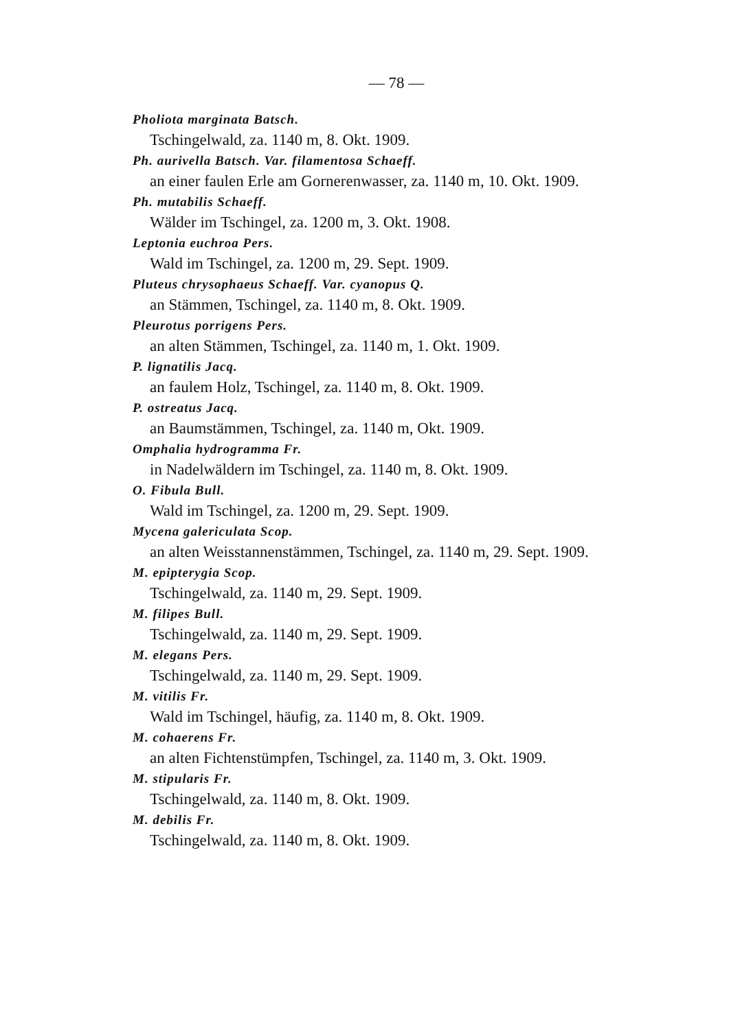— 78 —
Pholiota marginata Batsch.
Tschingelwald, za. 1140 m, 8. Okt. 1909.
Ph. aurivella Batsch. Var. filamentosa Schaeff.
an einer faulen Erle am Gornerenwasser, za. 1140 m, 10. Okt. 1909.
Ph. mutabilis Schaeff.
Wälder im Tschingel, za. 1200 m, 3. Okt. 1908.
Leptonia euchroa Pers.
Wald im Tschingel, za. 1200 m, 29. Sept. 1909.
Pluteus chrysophaeus Schaeff. Var. cyanopus Q.
an Stämmen, Tschingel, za. 1140 m, 8. Okt. 1909.
Pleurotus porrigens Pers.
an alten Stämmen, Tschingel, za. 1140 m, 1. Okt. 1909.
P. lignatilis Jacq.
an faulem Holz, Tschingel, za. 1140 m, 8. Okt. 1909.
P. ostreatus Jacq.
an Baumstämmen, Tschingel, za. 1140 m, Okt. 1909.
Omphalia hydrogramma Fr.
in Nadelwäldern im Tschingel, za. 1140 m, 8. Okt. 1909.
O. Fibula Bull.
Wald im Tschingel, za. 1200 m, 29. Sept. 1909.
Mycena galericulata Scop.
an alten Weisstannenstämmen, Tschingel, za. 1140 m, 29. Sept. 1909.
M. epipterygia Scop.
Tschingelwald, za. 1140 m, 29. Sept. 1909.
M. filipes Bull.
Tschingelwald, za. 1140 m, 29. Sept. 1909.
M. elegans Pers.
Tschingelwald, za. 1140 m, 29. Sept. 1909.
M. vitilis Fr.
Wald im Tschingel, häufig, za. 1140 m, 8. Okt. 1909.
M. cohaerens Fr.
an alten Fichtenstümpfen, Tschingel, za. 1140 m, 3. Okt. 1909.
M. stipularis Fr.
Tschingelwald, za. 1140 m, 8. Okt. 1909.
M. debilis Fr.
Tschingelwald, za. 1140 m, 8. Okt. 1909.